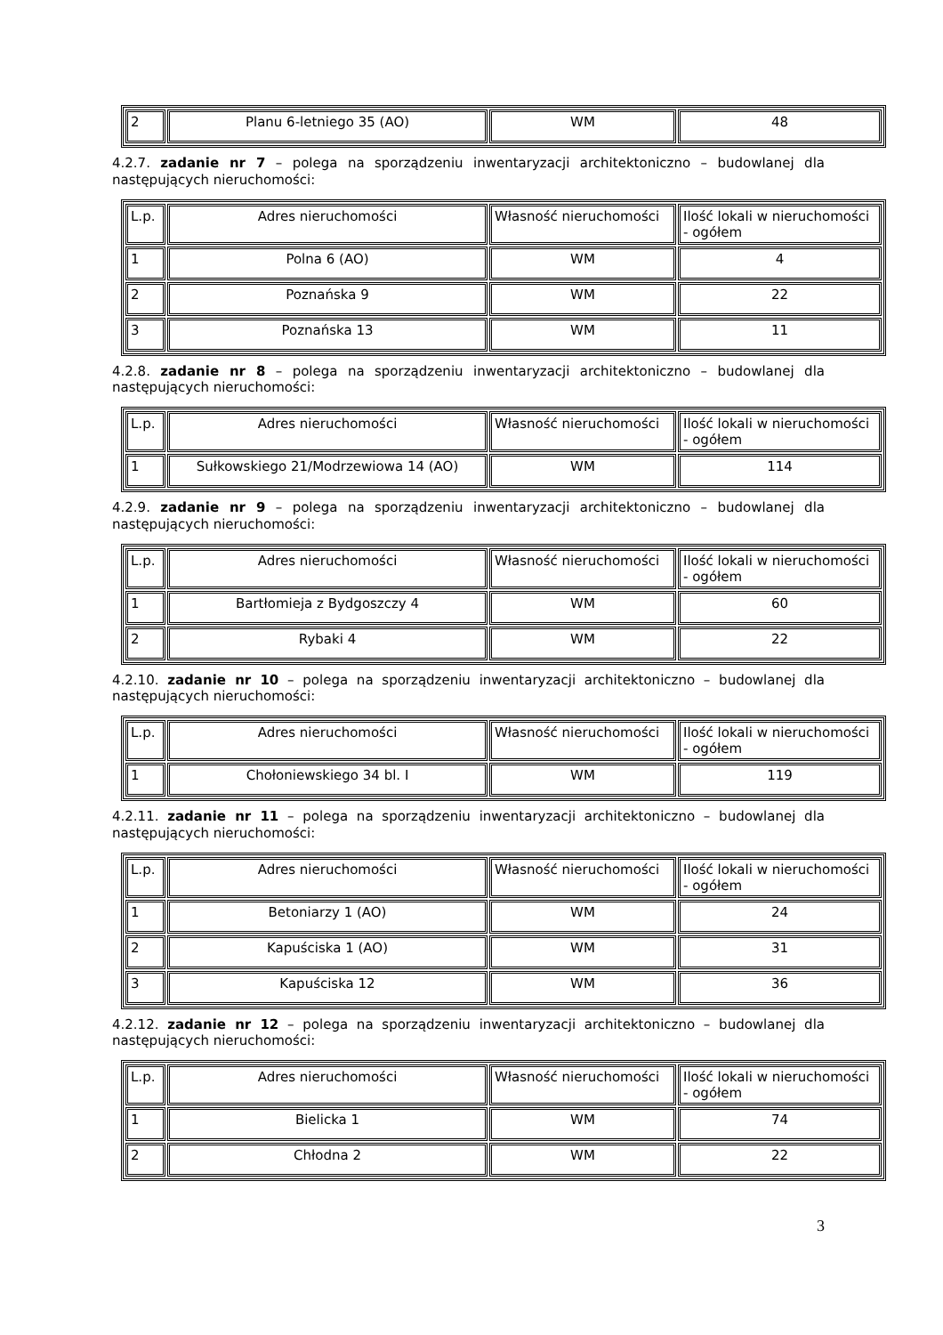| 2 | Planu 6-letniego 35 (AO) | WM | 48 |
4.2.7. zadanie nr 7 – polega na sporządzeniu inwentaryzacji architektoniczno – budowlanej dla następujących nieruchomości:
| L.p. | Adres nieruchomości | Własność nieruchomości | Ilość lokali w nieruchomości - ogółem |
| 1 | Polna 6 (AO) | WM | 4 |
| 2 | Poznańska 9 | WM | 22 |
| 3 | Poznańska 13 | WM | 11 |
4.2.8. zadanie nr 8 – polega na sporządzeniu inwentaryzacji architektoniczno – budowlanej dla następujących nieruchomości:
| L.p. | Adres nieruchomości | Własność nieruchomości | Ilość lokali w nieruchomości - ogółem |
| 1 | Sułkowskiego 21/Modrzewiowa 14 (AO) | WM | 114 |
4.2.9. zadanie nr 9 – polega na sporządzeniu inwentaryzacji architektoniczno – budowlanej dla następujących nieruchomości:
| L.p. | Adres nieruchomości | Własność nieruchomości | Ilość lokali w nieruchomości - ogółem |
| 1 | Bartłomieja z Bydgoszczy 4 | WM | 60 |
| 2 | Rybaki 4 | WM | 22 |
4.2.10. zadanie nr 10 – polega na sporządzeniu inwentaryzacji architektoniczno – budowlanej dla następujących nieruchomości:
| L.p. | Adres nieruchomości | Własność nieruchomości | Ilość lokali w nieruchomości - ogółem |
| 1 | Chołoniewskiego 34 bl. I | WM | 119 |
4.2.11. zadanie nr 11 – polega na sporządzeniu inwentaryzacji architektoniczno – budowlanej dla następujących nieruchomości:
| L.p. | Adres nieruchomości | Własność nieruchomości | Ilość lokali w nieruchomości - ogółem |
| 1 | Betoniarzy 1 (AO) | WM | 24 |
| 2 | Kapuściska 1 (AO) | WM | 31 |
| 3 | Kapuściska 12 | WM | 36 |
4.2.12. zadanie nr 12 – polega na sporządzeniu inwentaryzacji architektoniczno – budowlanej dla następujących nieruchomości:
| L.p. | Adres nieruchomości | Własność nieruchomości | Ilość lokali w nieruchomości - ogółem |
| 1 | Bielicka 1 | WM | 74 |
| 2 | Chłodna 2 | WM | 22 |
3